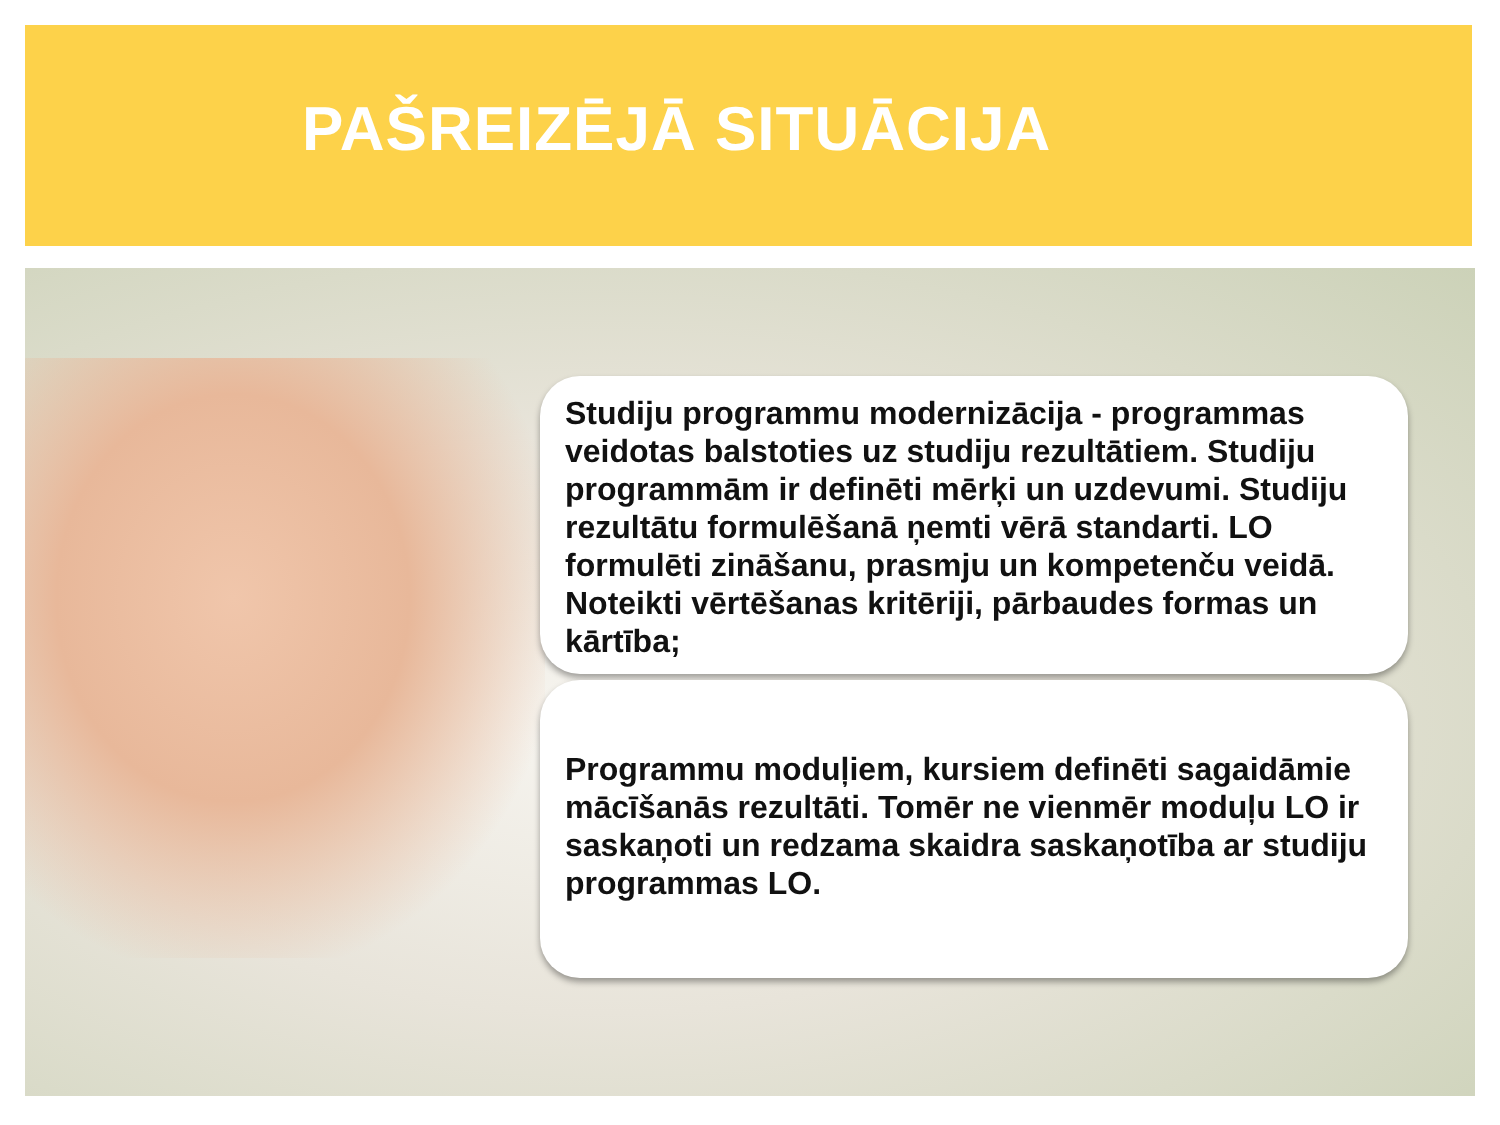PAŠREIZĒJĀ SITUĀCIJA
Studiju programmu modernizācija - programmas veidotas balstoties uz studiju rezultātiem. Studiju programmām ir definēti mērķi un uzdevumi. Studiju rezultātu formulēšanā ņemti vērā standarti. LO formulēti zināšanu, prasmju un kompetenču veidā. Noteikti vērtēšanas kritēriji, pārbaudes formas un kārtība;
Programmu moduļiem, kursiem definēti sagaidāmie mācīšanās rezultāti. Tomēr ne vienmēr moduļu LO ir saskaņoti un redzama skaidra saskaņotība ar studiju programmas LO.